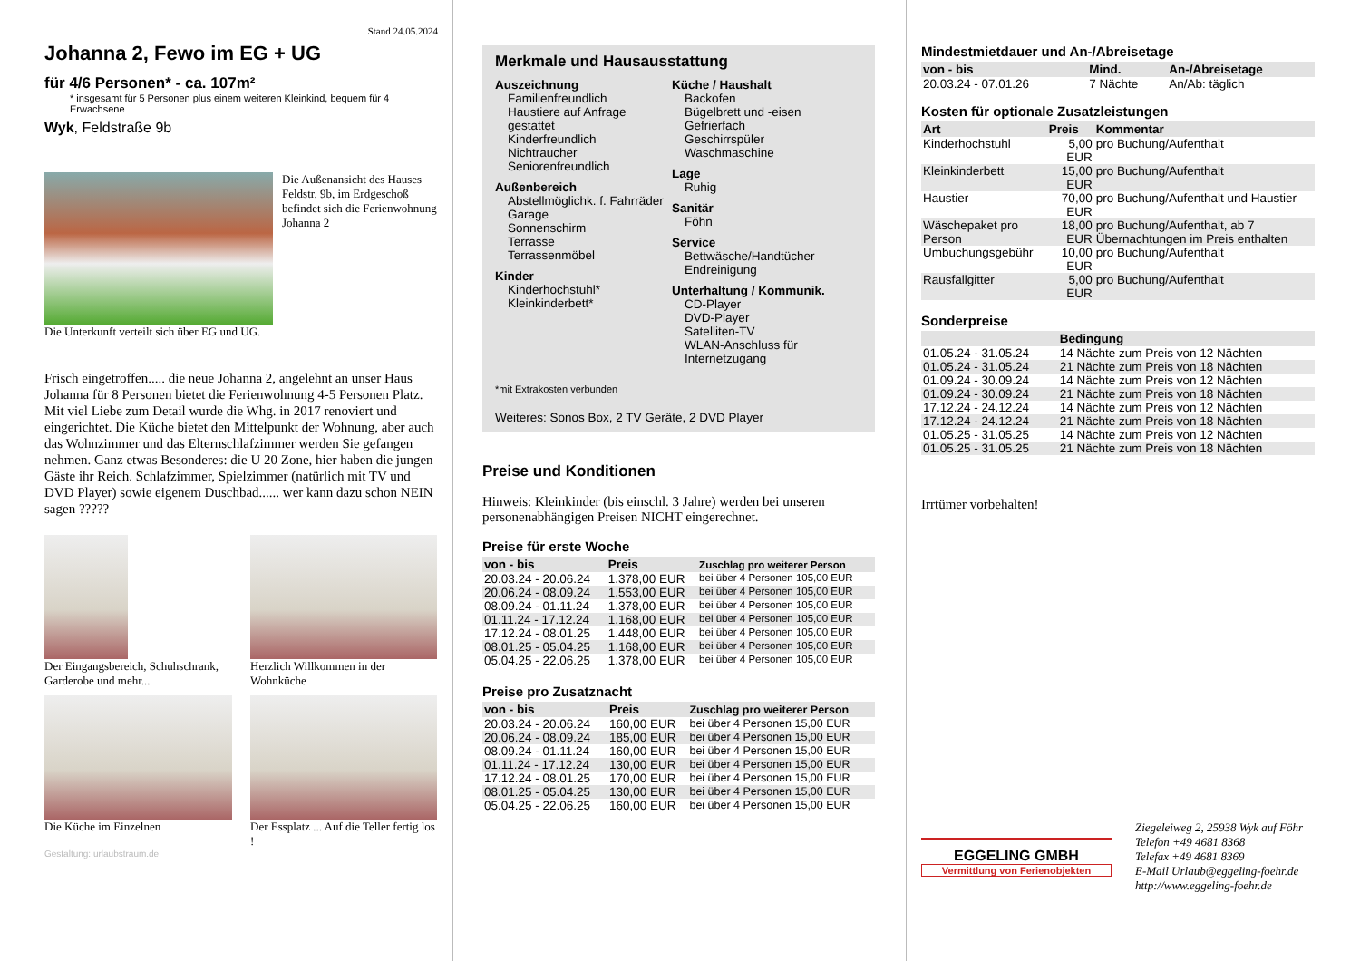Stand 24.05.2024
Johanna 2, Fewo im EG + UG
für 4/6 Personen* - ca. 107m²
* insgesamt für 5 Personen plus einem weiteren Kleinkind, bequem für 4 Erwachsene
Wyk, Feldstraße 9b
Die Außenansicht des Hauses Feldstr. 9b, im Erdgeschoß befindet sich die Ferienwohnung Johanna 2
Die Unterkunft verteilt sich über EG und UG.
Frisch eingetroffen..... die neue Johanna 2, angelehnt an unser Haus Johanna für 8 Personen bietet die Ferienwohnung 4-5 Personen Platz. Mit viel Liebe zum Detail wurde die Whg. in 2017 renoviert und eingerichtet. Die Küche bietet den Mittelpunkt der Wohnung, aber auch das Wohnzimmer und das Elternschlafzimmer werden Sie gefangen nehmen. Ganz etwas Besonderes: die U 20 Zone, hier haben die jungen Gäste ihr Reich. Schlafzimmer, Spielzimmer (natürlich mit TV und DVD Player) sowie eigenem Duschbad...... wer kann dazu schon NEIN sagen ?????
Der Eingangsbereich, Schuhschrank, Garderobe und mehr...
Herzlich Willkommen in der Wohnküche
Die Küche im Einzelnen Der Essplatz ... Auf die Teller fertig los !
Gestaltung: urlaubstraum.de
Merkmale und Hausausstattung
Auszeichnung
Familienfreundlich
Haustiere auf Anfrage gestattet
Kinderfreundlich
Nichtraucher
Seniorenfreundlich
Außenbereich
Abstellmöglichk. f. Fahrräder
Garage
Sonnenschirm
Terrasse
Terrassenmöbel
Kinder
Kinderhochstuhl*
Kleinkinderbett*
Küche / Haushalt
Backofen
Bügelbrett und -eisen
Gefrierfach
Geschirrspüler
Waschmaschine
Lage
Ruhig
Sanitär
Föhn
Service
Bettwäsche/Handtücher
Endreinigung
Unterhaltung / Kommunik.
CD-Player
DVD-Player
Satelliten-TV
WLAN-Anschluss für Internetzugang
*mit Extrakosten verbunden
Weiteres: Sonos Box, 2 TV Geräte, 2 DVD Player
Preise und Konditionen
Hinweis: Kleinkinder (bis einschl. 3 Jahre) werden bei unseren personenabhängigen Preisen NICHT eingerechnet.
Preise für erste Woche
| von - bis | Preis | Zuschlag pro weiterer Person |
| --- | --- | --- |
| 20.03.24 - 20.06.24 | 1.378,00 EUR | bei über 4 Personen 105,00 EUR |
| 20.06.24 - 08.09.24 | 1.553,00 EUR | bei über 4 Personen 105,00 EUR |
| 08.09.24 - 01.11.24 | 1.378,00 EUR | bei über 4 Personen 105,00 EUR |
| 01.11.24 - 17.12.24 | 1.168,00 EUR | bei über 4 Personen 105,00 EUR |
| 17.12.24 - 08.01.25 | 1.448,00 EUR | bei über 4 Personen 105,00 EUR |
| 08.01.25 - 05.04.25 | 1.168,00 EUR | bei über 4 Personen 105,00 EUR |
| 05.04.25 - 22.06.25 | 1.378,00 EUR | bei über 4 Personen 105,00 EUR |
Preise pro Zusatznacht
| von - bis | Preis | Zuschlag pro weiterer Person |
| --- | --- | --- |
| 20.03.24 - 20.06.24 | 160,00 EUR | bei über 4 Personen 15,00 EUR |
| 20.06.24 - 08.09.24 | 185,00 EUR | bei über 4 Personen 15,00 EUR |
| 08.09.24 - 01.11.24 | 160,00 EUR | bei über 4 Personen 15,00 EUR |
| 01.11.24 - 17.12.24 | 130,00 EUR | bei über 4 Personen 15,00 EUR |
| 17.12.24 - 08.01.25 | 170,00 EUR | bei über 4 Personen 15,00 EUR |
| 08.01.25 - 05.04.25 | 130,00 EUR | bei über 4 Personen 15,00 EUR |
| 05.04.25 - 22.06.25 | 160,00 EUR | bei über 4 Personen 15,00 EUR |
Mindestmietdauer und An-/Abreisetage
| von - bis | Mind. | An-/Abreisetage |
| --- | --- | --- |
| 20.03.24 - 07.01.26 | 7 Nächte | An/Ab: täglich |
Kosten für optionale Zusatzleistungen
| Art | Preis | Kommentar |
| --- | --- | --- |
| Kinderhochstuhl | 5,00 EUR | pro Buchung/Aufenthalt |
| Kleinkinderbett | 15,00 EUR | pro Buchung/Aufenthalt |
| Haustier | 70,00 EUR | pro Buchung/Aufenthalt und Haustier |
| Wäschepaket pro Person | 18,00 EUR | pro Buchung/Aufenthalt, ab 7 Übernachtungen im Preis enthalten |
| Umbuchungsgebühr | 10,00 EUR | pro Buchung/Aufenthalt |
| Rausfallgitter | 5,00 EUR | pro Buchung/Aufenthalt |
Sonderpreise
| | Bedingung |
| --- | --- |
| 01.05.24 - 31.05.24 | 14 Nächte zum Preis von 12 Nächten |
| 01.05.24 - 31.05.24 | 21 Nächte zum Preis von 18 Nächten |
| 01.09.24 - 30.09.24 | 14 Nächte zum Preis von 12 Nächten |
| 01.09.24 - 30.09.24 | 21 Nächte zum Preis von 18 Nächten |
| 17.12.24 - 24.12.24 | 14 Nächte zum Preis von 12 Nächten |
| 17.12.24 - 24.12.24 | 21 Nächte zum Preis von 18 Nächten |
| 01.05.25 - 31.05.25 | 14 Nächte zum Preis von 12 Nächten |
| 01.05.25 - 31.05.25 | 21 Nächte zum Preis von 18 Nächten |
Irrtümer vorbehalten!
EGGELING GMBH
Vermittlung von Ferienobjekten
Ziegeleiweg 2, 25938 Wyk auf Föhr
Telefon +49 4681 8368
Telefax +49 4681 8369
E-Mail Urlaub@eggeling-foehr.de
http://www.eggeling-foehr.de